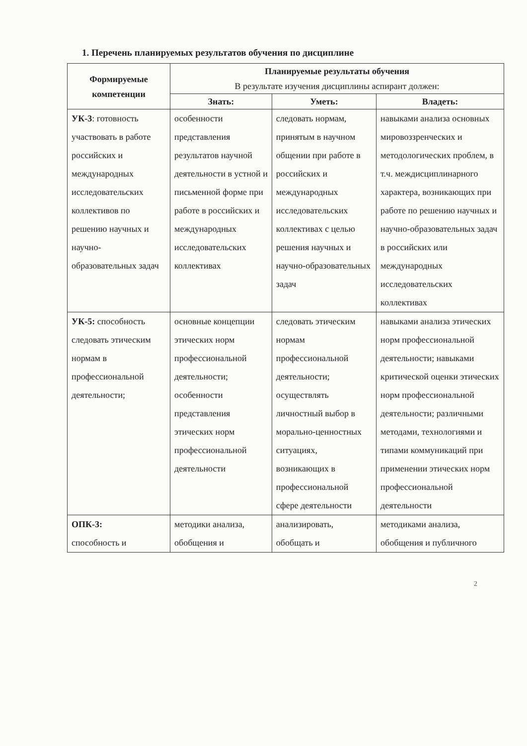1. Перечень планируемых результатов обучения по дисциплине
| Формируемые компетенции | Планируемые результаты обучения В результате изучения дисциплины аспирант должен: | | |
| --- | --- | --- | --- |
| | Знать: | Уметь: | Владеть: |
| УК-3 : готовность участвовать в работе российских и международных исследовательских коллективов по решению научных и научно-образовательных задач | особенности представления результатов научной деятельности в устной и письменной форме при работе в российских и международных исследовательских коллективах | следовать нормам, принятым в научном общении при работе в российских и международных исследовательских коллективах с целью решения научных и научно-образовательных задач | навыками анализа основных мировоззренческих и методологических проблем, в т.ч. междисциплинарного характера, возникающих при работе по решению научных и научно-образовательных задач в российских или международных исследовательских коллективах |
| УК-5: способность следовать этическим нормам в профессиональной деятельности; | основные концепции этических норм профессиональной деятельности; особенности представления этических норм профессиональной деятельности | следовать этическим нормам профессиональной деятельности; осуществлять личностный выбор в морально-ценностных ситуациях, возникающих в профессиональной сфере деятельности | навыками анализа этических норм профессиональной деятельности; навыками критической оценки этических норм профессиональной деятельности; различными методами, технологиями и типами коммуникаций при применении этических норм профессиональной деятельности |
| ОПК-3: способность и | методики анализа, обобщения и | анализировать, обобщать и | методиками анализа, обобщения и публичного |
2